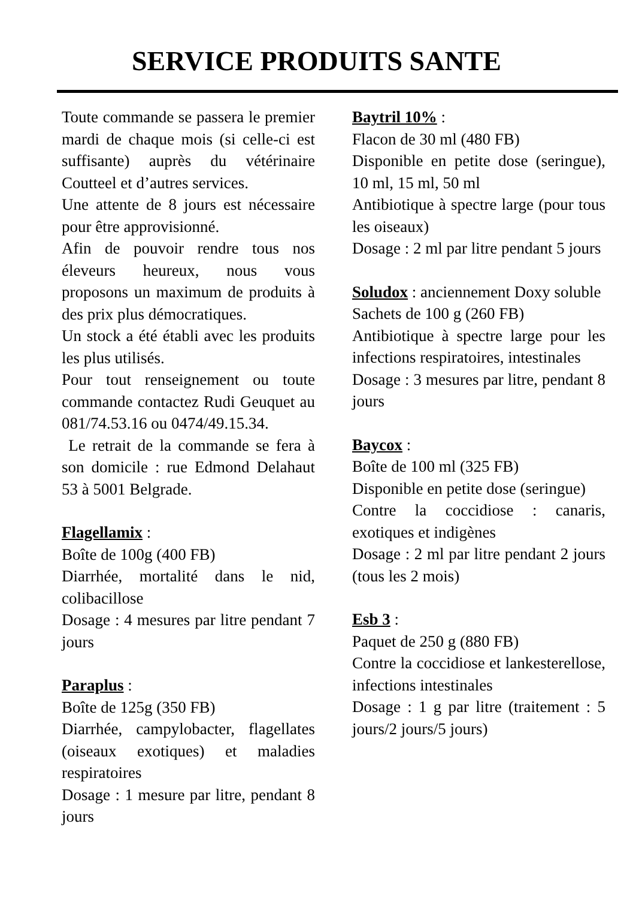SERVICE PRODUITS SANTE
Toute commande se passera le premier mardi de chaque mois (si celle-ci est suffisante) auprès du vétérinaire Coutteel et d’autres services.
Une attente de 8 jours est nécessaire pour être approvisionné.
Afin de pouvoir rendre tous nos éleveurs heureux, nous vous proposons un maximum de produits à des prix plus démocratiques.
Un stock a été établi avec les produits les plus utilisés.
Pour tout renseignement ou toute commande contactez Rudi Geuquet au 081/74.53.16 ou 0474/49.15.34.
Le retrait de la commande se fera à son domicile : rue Edmond Delahaut 53 à 5001 Belgrade.
Flagellamix :
Boîte de 100g (400 FB)
Diarrhée, mortalité dans le nid, colibacillose
Dosage : 4 mesures par litre pendant 7 jours
Paraplus :
Boîte de 125g (350 FB)
Diarrhée, campylobacter, flagellates (oiseaux exotiques) et maladies respiratoires
Dosage : 1 mesure par litre, pendant 8 jours
Baytril 10% :
Flacon de 30 ml (480 FB)
Disponible en petite dose (seringue), 10 ml, 15 ml, 50 ml
Antibiotique à spectre large (pour tous les oiseaux)
Dosage : 2 ml par litre pendant 5 jours
Soludox : anciennement Doxy soluble
Sachets de 100 g (260 FB)
Antibiotique à spectre large pour les infections respiratoires, intestinales
Dosage : 3 mesures par litre, pendant 8 jours
Baycox :
Boîte de 100 ml (325 FB)
Disponible en petite dose (seringue)
Contre la coccidiose : canaris, exotiques et indigènes
Dosage : 2 ml par litre pendant 2 jours (tous les 2 mois)
Esb 3 :
Paquet de 250 g (880 FB)
Contre la coccidiose et lankesterellose, infections intestinales
Dosage : 1 g par litre (traitement : 5 jours/2 jours/5 jours)